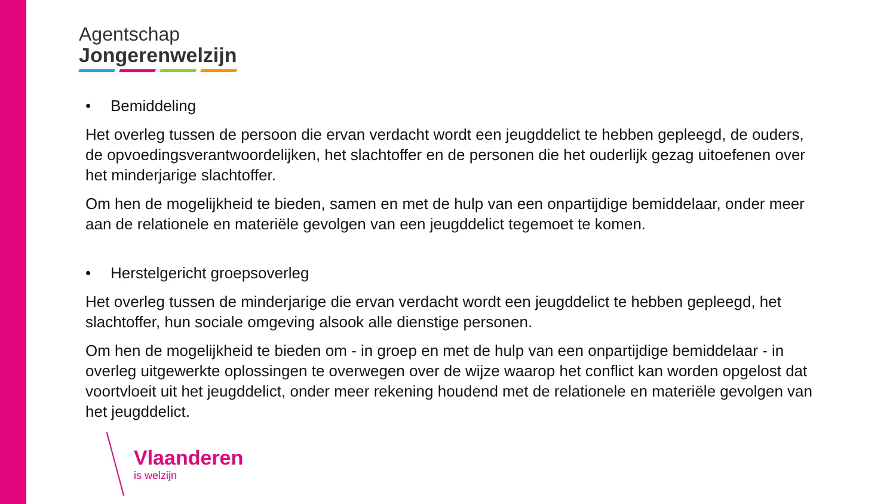Agentschap
Jongerenwelzijn
• Bemiddeling
Het overleg tussen de persoon die ervan verdacht wordt een jeugddelict te hebben gepleegd, de ouders, de opvoedingsverantwoordelijken, het slachtoffer en de personen die het ouderlijk gezag uitoefenen over het minderjarige slachtoffer.
Om hen de mogelijkheid te bieden, samen en met de hulp van een onpartijdige bemiddelaar, onder meer aan de relationele en materiële gevolgen van een jeugddelict tegemoet te komen.
• Herstelgericht groepsoverleg
Het overleg tussen de minderjarige die ervan verdacht wordt een jeugddelict te hebben gepleegd, het slachtoffer, hun sociale omgeving alsook alle dienstige personen.
Om hen de mogelijkheid te bieden om - in groep en met de hulp van een onpartijdige bemiddelaar - in overleg uitgewerkte oplossingen te overwegen over de wijze waarop het conflict kan worden opgelost dat voortvloeit uit het jeugddelict, onder meer rekening houdend met de relationele en materiële gevolgen van het jeugddelict.
Vlaanderen
is welzijn